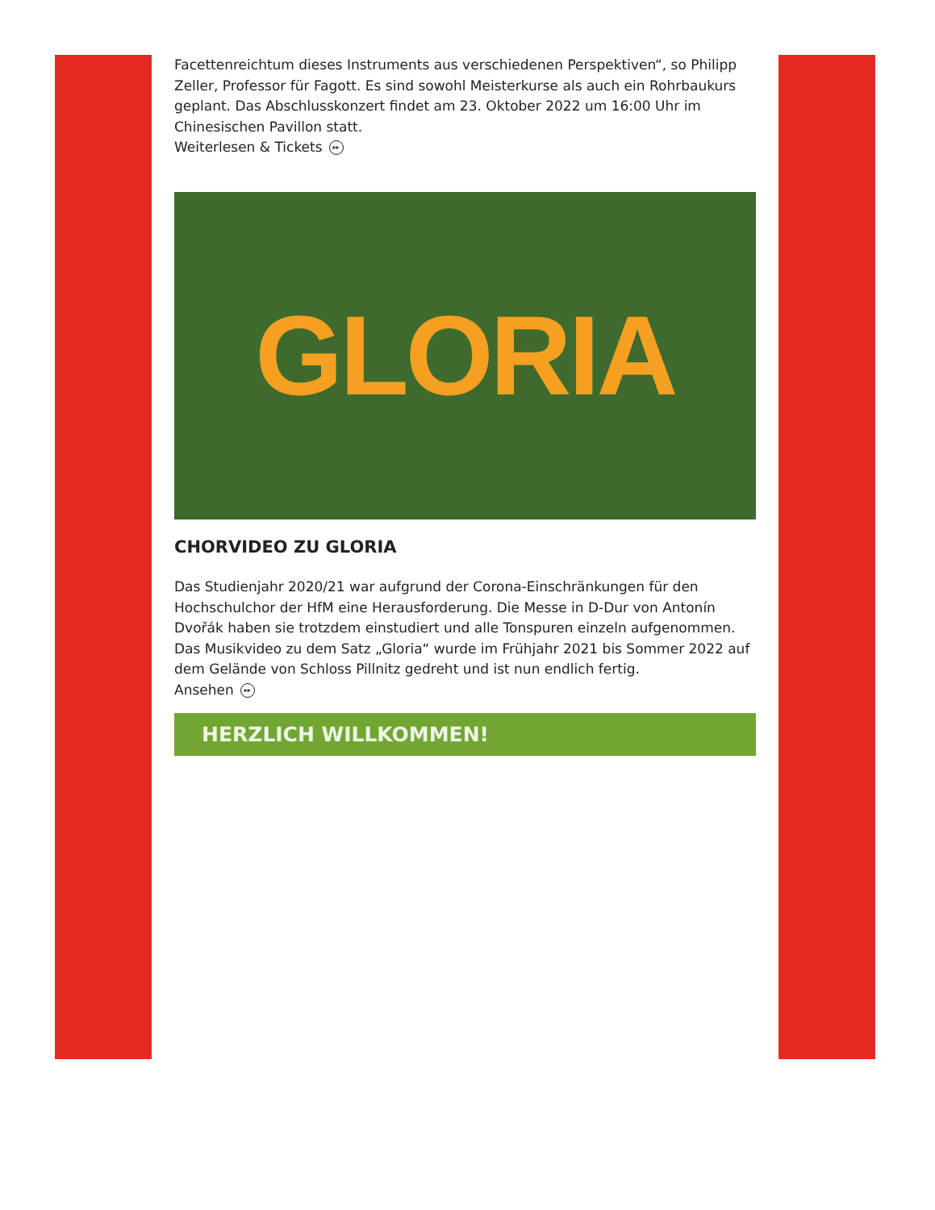Facettenreichtum dieses Instruments aus verschiedenen Perspektiven“, so Philipp Zeller, Professor für Fagott. Es sind sowohl Meisterkurse als auch ein Rohrbaukurs geplant. Das Abschlusskonzert findet am 23. Oktober 2022 um 16:00 Uhr im Chinesischen Pavillon statt.
Weiterlesen & Tickets ▸▸
GLORIA
CHORVIDEO ZU GLORIA
Das Studienjahr 2020/21 war aufgrund der Corona-Einschränkungen für den Hochschulchor der HfM eine Herausforderung. Die Messe in D-Dur von Antonín Dvořák haben sie trotzdem einstudiert und alle Tonspuren einzeln aufgenommen. Das Musikvideo zu dem Satz „Gloria“ wurde im Frühjahr 2021 bis Sommer 2022 auf dem Gelände von Schloss Pillnitz gedreht und ist nun endlich fertig.
Ansehen ▸▸
HERZLICH WILLKOMMEN!